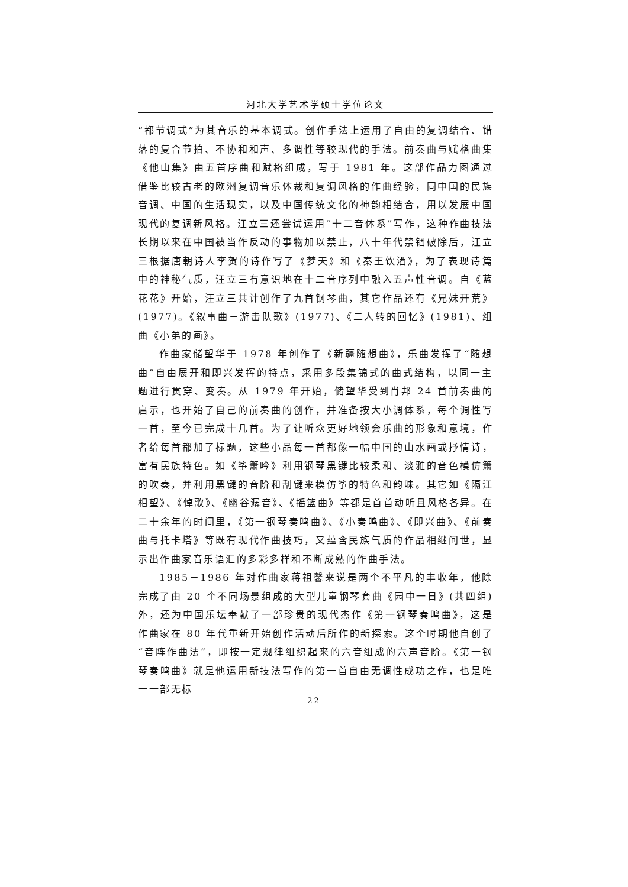河北大学艺术学硕士学位论文
“都节调式”为其音乐的基本调式。创作手法上运用了自由的复调结合、错落的复合节拍、不协和和声、多调性等较现代的手法。前奏曲与赋格曲集《他山集》由五首序曲和赋格组成，写于 1981 年。这部作品力图通过借鉴比较古老的欧洲复调音乐体裁和复调风格的作曲经验，同中国的民族音调、中国的生活现实，以及中国传统文化的神韵相结合，用以发展中国现代的复调新风格。汪立三还尝试运用“十二音体系”写作，这种作曲技法长期以来在中国被当作反动的事物加以禁止，八十年代禁锢破除后，汪立三根据唐朝诗人李贺的诗作写了《梦天》和《秦王饮酒》，为了表现诗篇中的神秘气质，汪立三有意识地在十二音序列中融入五声性音调。自《蓝花花》开始，汪立三共计创作了九首钢琴曲，其它作品还有《兄妹开荒》(1977)。《叙事曲－游击队歌》(1977)、《二人转的回忆》(1981)、组曲《小弟的画》。
作曲家储望华于 1978 年创作了《新疆随想曲》，乐曲发挥了“随想曲”自由展开和即兴发挥的特点，采用多段集锦式的曲式结构，以同一主题进行贯穿、变奏。从 1979 年开始，储望华受到肖邦 24 首前奏曲的启示，也开始了自己的前奏曲的创作，并准备按大小调体系，每个调性写一首，至今已完成十几首。为了让听众更好地领会乐曲的形象和意境，作者给每首都加了标题，这些小品每一首都像一幅中国的山水画或抒情诗，富有民族特色。如《筝箫吟》利用钢琴黑键比较柔和、淡雅的音色模仿箫的吹奏，并利用黑键的音阶和刮键来模仿筝的特色和韵味。其它如《隔江相望》、《悼歌》、《幽谷潺音》、《摇篮曲》等都是首首动听且风格各异。在二十余年的时间里，《第一钢琴奏鸣曲》、《小奏鸣曲》、《即兴曲》、《前奏曲与托卡塔》等既有现代作曲技巧，又蕴含民族气质的作品相继问世，显示出作曲家音乐语汇的多彩多样和不断成熟的作曲手法。
1985－1986 年对作曲家蒋祖馨来说是两个不平凡的丰收年，他除完成了由 20 个不同场景组成的大型儿童钢琴套曲《园中一日》(共四组)外，还为中国乐坛奉献了一部珍贵的现代杰作《第一钢琴奏鸣曲》，这是作曲家在 80 年代重新开始创作活动后所作的新探索。这个时期他自创了“音阵作曲法”，即按一定规律组织起来的六音组成的六声音阶。《第一钢琴奏鸣曲》就是他运用新技法写作的第一首自由无调性成功之作，也是唯一一部无标
22